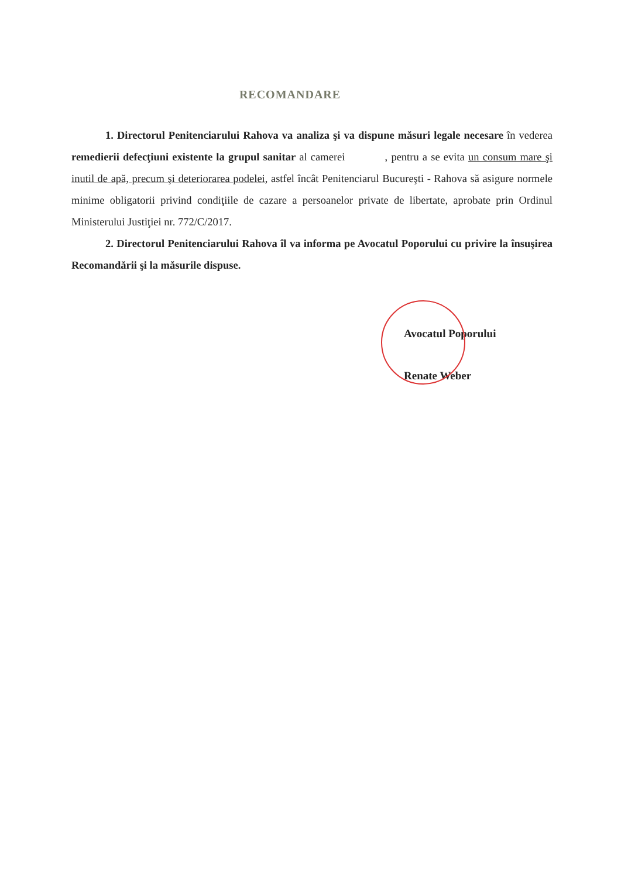RECOMANDARE
1. Directorul Penitenciarului Rahova va analiza şi va dispune măsuri legale necesare în vederea remedierii defecţiuni existente la grupul sanitar al camerei , pentru a se evita un consum mare şi inutil de apă, precum şi deteriorarea podelei, astfel încât Penitenciarul Bucureşti - Rahova să asigure normele minime obligatorii privind condiţiile de cazare a persoanelor private de libertate, aprobate prin Ordinul Ministerului Justiţiei nr. 772/C/2017.
2. Directorul Penitenciarului Rahova îl va informa pe Avocatul Poporului cu privire la însuşirea Recomandării şi la măsurile dispuse.
Avocatul Poporului
Renate Weber